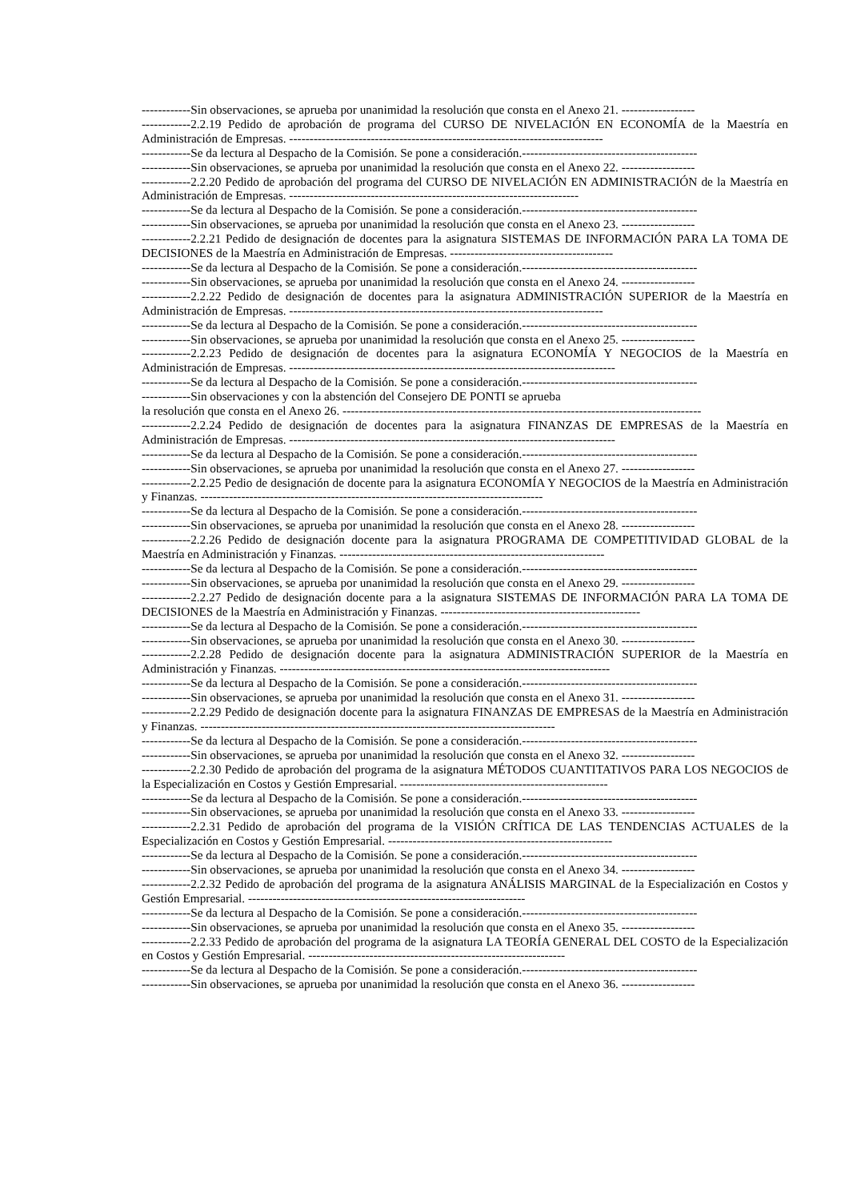------------Sin observaciones, se aprueba por unanimidad la resolución que consta en el Anexo 21. ------------------
------------2.2.19 Pedido de aprobación de programa del CURSO DE NIVELACIÓN EN ECONOMÍA de la Maestría en Administración de Empresas. -----------------------------------------------------------------------------
------------Se da lectura al Despacho de la Comisión. Se pone a consideración.-------------------------------------------
------------Sin observaciones, se aprueba por unanimidad la resolución que consta en el Anexo 22. ------------------
------------2.2.20 Pedido de aprobación del programa del CURSO DE NIVELACIÓN EN ADMINISTRACIÓN de la Maestría en Administración de Empresas. -----------------------------------------------------------------------
------------Se da lectura al Despacho de la Comisión. Se pone a consideración.-------------------------------------------
------------Sin observaciones, se aprueba por unanimidad la resolución que consta en el Anexo 23. ------------------
------------2.2.21 Pedido de designación de docentes para la asignatura SISTEMAS DE INFORMACIÓN PARA LA TOMA DE DECISIONES de la Maestría en Administración de Empresas. ----------------------------------------
------------Se da lectura al Despacho de la Comisión. Se pone a consideración.-------------------------------------------
------------Sin observaciones, se aprueba por unanimidad la resolución que consta en el Anexo 24. ------------------
------------2.2.22 Pedido de designación de docentes para la asignatura ADMINISTRACIÓN SUPERIOR de la Maestría en Administración de Empresas. -----------------------------------------------------------------------------
------------Se da lectura al Despacho de la Comisión. Se pone a consideración.-------------------------------------------
------------Sin observaciones, se aprueba por unanimidad la resolución que consta en el Anexo 25. ------------------
------------2.2.23 Pedido de designación de docentes para la asignatura ECONOMÍA Y NEGOCIOS de la Maestría en Administración de Empresas. --------------------------------------------------------------------------------
------------Se da lectura al Despacho de la Comisión. Se pone a consideración.-------------------------------------------
------------Sin observaciones y con la abstención del Consejero DE PONTI se aprueba
la resolución que consta en el Anexo 26. ----------------------------------------------------------------------------------------
------------2.2.24 Pedido de designación de docentes para la asignatura FINANZAS DE EMPRESAS de la Maestría en Administración de Empresas. --------------------------------------------------------------------------------
------------Se da lectura al Despacho de la Comisión. Se pone a consideración.-------------------------------------------
------------Sin observaciones, se aprueba por unanimidad la resolución que consta en el Anexo 27. ------------------
------------2.2.25 Pedio de designación de docente para la asignatura ECONOMÍA Y NEGOCIOS de la Maestría en Administración y Finanzas. ------------------------------------------------------------------------------------
------------Se da lectura al Despacho de la Comisión. Se pone a consideración.-------------------------------------------
------------Sin observaciones, se aprueba por unanimidad la resolución que consta en el Anexo 28. ------------------
------------2.2.26 Pedido de designación docente para la asignatura PROGRAMA DE COMPETITIVIDAD GLOBAL de la Maestría en Administración y Finanzas. -----------------------------------------------------------------
------------Se da lectura al Despacho de la Comisión. Se pone a consideración.-------------------------------------------
------------Sin observaciones, se aprueba por unanimidad la resolución que consta en el Anexo 29. ------------------
------------2.2.27 Pedido de designación docente para a la asignatura SISTEMAS DE INFORMACIÓN PARA LA TOMA DE DECISIONES de la Maestría en Administración y Finanzas. -------------------------------------------------
------------Se da lectura al Despacho de la Comisión. Se pone a consideración.-------------------------------------------
------------Sin observaciones, se aprueba por unanimidad la resolución que consta en el Anexo 30. ------------------
------------2.2.28 Pedido de designación docente para la asignatura ADMINISTRACIÓN SUPERIOR de la Maestría en Administración y Finanzas. ---------------------------------------------------------------------------------
------------Se da lectura al Despacho de la Comisión. Se pone a consideración.-------------------------------------------
------------Sin observaciones, se aprueba por unanimidad la resolución que consta en el Anexo 31. ------------------
------------2.2.29 Pedido de designación docente para la asignatura FINANZAS DE EMPRESAS de la Maestría en Administración y Finanzas. ---------------------------------------------------------------------------------------
------------Se da lectura al Despacho de la Comisión. Se pone a consideración.-------------------------------------------
------------Sin observaciones, se aprueba por unanimidad la resolución que consta en el Anexo 32. ------------------
------------2.2.30 Pedido de aprobación del programa de la asignatura MÉTODOS CUANTITATIVOS PARA LOS NEGOCIOS de la Especialización en Costos y Gestión Empresarial. ---------------------------------------------------
------------Se da lectura al Despacho de la Comisión. Se pone a consideración.-------------------------------------------
------------Sin observaciones, se aprueba por unanimidad la resolución que consta en el Anexo 33. ------------------
------------2.2.31 Pedido de aprobación del programa de la VISIÓN CRÍTICA DE LAS TENDENCIAS ACTUALES de la Especialización en Costos y Gestión Empresarial. -------------------------------------------------------
------------Se da lectura al Despacho de la Comisión. Se pone a consideración.-------------------------------------------
------------Sin observaciones, se aprueba por unanimidad la resolución que consta en el Anexo 34. ------------------
------------2.2.32 Pedido de aprobación del programa de la asignatura ANÁLISIS MARGINAL de la Especialización en Costos y Gestión Empresarial. --------------------------------------------------------------------
------------Se da lectura al Despacho de la Comisión. Se pone a consideración.-------------------------------------------
------------Sin observaciones, se aprueba por unanimidad la resolución que consta en el Anexo 35. ------------------
------------2.2.33 Pedido de aprobación del programa de la asignatura LA TEORÍA GENERAL DEL COSTO de la Especialización en Costos y Gestión Empresarial. ---------------------------------------------------------------
------------Se da lectura al Despacho de la Comisión. Se pone a consideración.-------------------------------------------
------------Sin observaciones, se aprueba por unanimidad la resolución que consta en el Anexo 36. ------------------